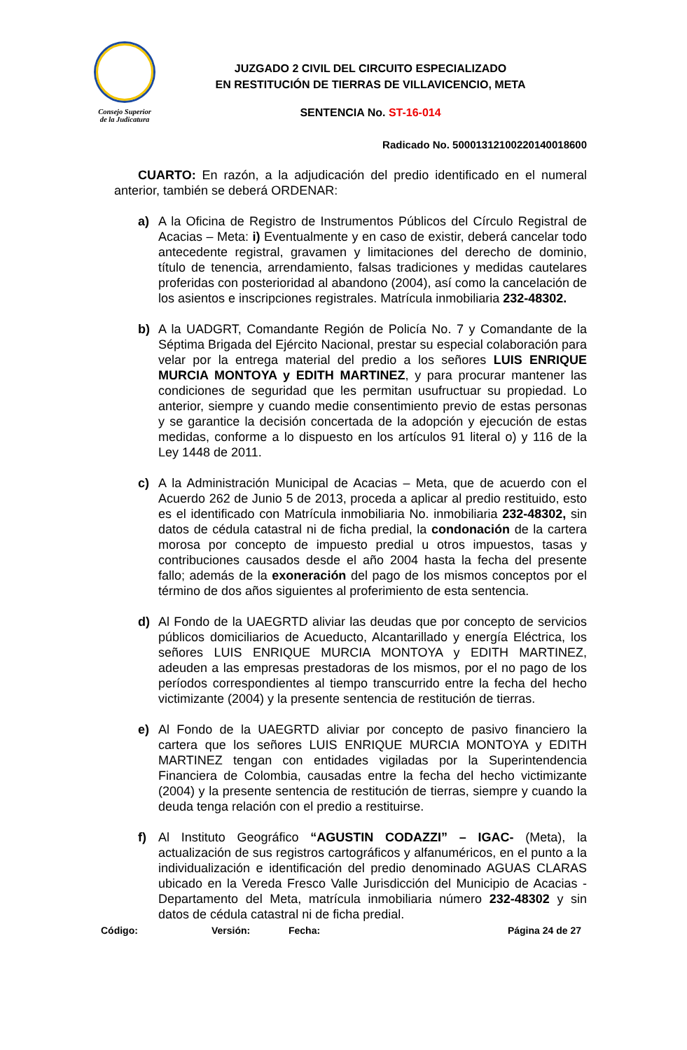Consejo Superior
de la Judicatura
JUZGADO 2 CIVIL DEL CIRCUITO ESPECIALIZADO
EN RESTITUCIÓN DE TIERRAS DE VILLAVICENCIO, META
SENTENCIA No. ST-16-014
Radicado No. 50001312100220140018600
CUARTO: En razón, a la adjudicación del predio identificado en el numeral anterior, también se deberá ORDENAR:
a) A la Oficina de Registro de Instrumentos Públicos del Círculo Registral de Acacias – Meta: i) Eventualmente y en caso de existir, deberá cancelar todo antecedente registral, gravamen y limitaciones del derecho de dominio, título de tenencia, arrendamiento, falsas tradiciones y medidas cautelares proferidas con posterioridad al abandono (2004), así como la cancelación de los asientos e inscripciones registrales. Matrícula inmobiliaria 232-48302.
b) A la UADGRT, Comandante Región de Policía No. 7 y Comandante de la Séptima Brigada del Ejército Nacional, prestar su especial colaboración para velar por la entrega material del predio a los señores LUIS ENRIQUE MURCIA MONTOYA y EDITH MARTINEZ, y para procurar mantener las condiciones de seguridad que les permitan usufructuar su propiedad. Lo anterior, siempre y cuando medie consentimiento previo de estas personas y se garantice la decisión concertada de la adopción y ejecución de estas medidas, conforme a lo dispuesto en los artículos 91 literal o) y 116 de la Ley 1448 de 2011.
c) A la Administración Municipal de Acacias – Meta, que de acuerdo con el Acuerdo 262 de Junio 5 de 2013, proceda a aplicar al predio restituido, esto es el identificado con Matrícula inmobiliaria No. inmobiliaria 232-48302, sin datos de cédula catastral ni de ficha predial, la condonación de la cartera morosa por concepto de impuesto predial u otros impuestos, tasas y contribuciones causados desde el año 2004 hasta la fecha del presente fallo; además de la exoneración del pago de los mismos conceptos por el término de dos años siguientes al proferimiento de esta sentencia.
d) Al Fondo de la UAEGRTD aliviar las deudas que por concepto de servicios públicos domiciliarios de Acueducto, Alcantarillado y energía Eléctrica, los señores LUIS ENRIQUE MURCIA MONTOYA y EDITH MARTINEZ, adeuden a las empresas prestadoras de los mismos, por el no pago de los períodos correspondientes al tiempo transcurrido entre la fecha del hecho victimizante (2004) y la presente sentencia de restitución de tierras.
e) Al Fondo de la UAEGRTD aliviar por concepto de pasivo financiero la cartera que los señores LUIS ENRIQUE MURCIA MONTOYA y EDITH MARTINEZ tengan con entidades vigiladas por la Superintendencia Financiera de Colombia, causadas entre la fecha del hecho victimizante (2004) y la presente sentencia de restitución de tierras, siempre y cuando la deuda tenga relación con el predio a restituirse.
f) Al Instituto Geográfico “AGUSTIN CODAZZI” – IGAC- (Meta), la actualización de sus registros cartográficos y alfanuméricos, en el punto a la individualización e identificación del predio denominado AGUAS CLARAS ubicado en la Vereda Fresco Valle Jurisdicción del Municipio de Acacias - Departamento del Meta, matrícula inmobiliaria número 232-48302 y sin datos de cédula catastral ni de ficha predial.
Código: Versión: Fecha: Página 24 de 27